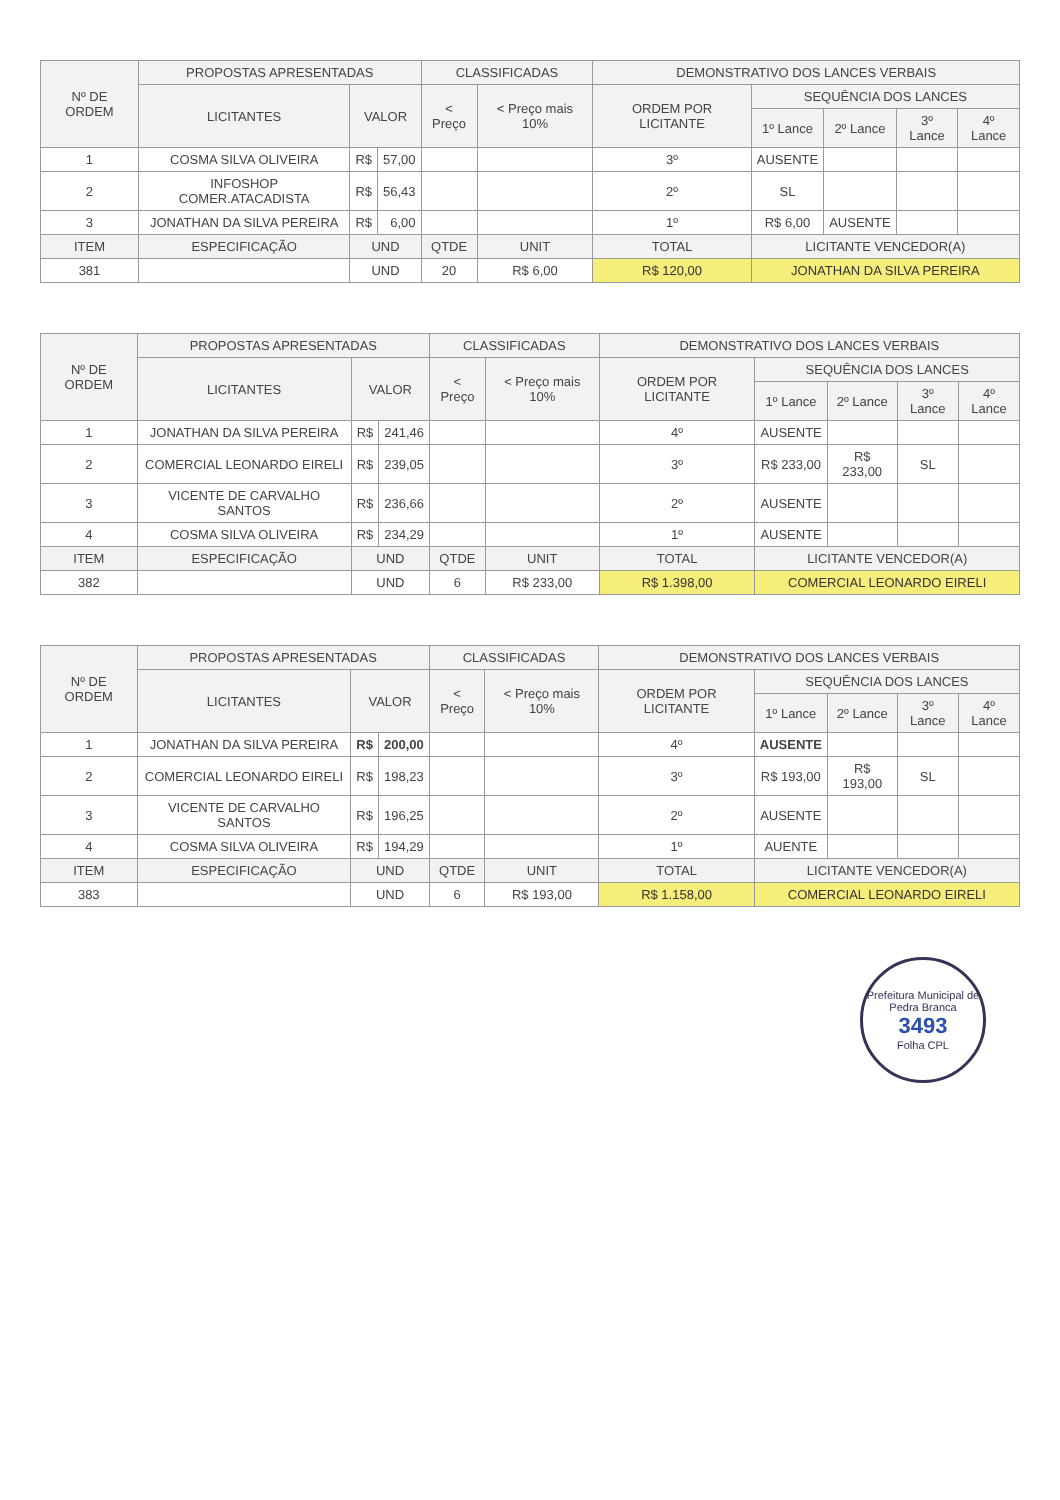| Nº DE ORDEM | PROPOSTAS APRESENTADAS | | | CLASSIFICADAS | | DEMONSTRATIVO DOS LANCES VERBAIS | | | | |
| --- | --- | --- | --- | --- | --- | --- | --- | --- | --- | --- |
| | LICITANTES | VALOR | | < Preço | < Preço mais 10% | ORDEM POR LICITANTE | SEQUÊNCIA DOS LANCES | | | |
| | | | | | | | 1º Lance | 2º Lance | 3º Lance | 4º Lance |
| 1 | COSMA SILVA OLIVEIRA | R$ | 57,00 | | | 3º | AUSENTE | | | |
| 2 | INFOSHOP COMER.ATACADISTA | R$ | 56,43 | | | 2º | SL | | | |
| 3 | JONATHAN DA SILVA PEREIRA | R$ | 6,00 | | | 1º | R$ 6,00 | AUSENTE | | |
| ITEM | ESPECIFICAÇÃO | UND | | QTDE | UNIT | TOTAL | LICITANTE VENCEDOR(A) | | | |
| 381 | | UND | | 20 | R$ 6,00 | R$ 120,00 | JONATHAN DA SILVA PEREIRA | | | |
| Nº DE ORDEM | PROPOSTAS APRESENTADAS | | | CLASSIFICADAS | | DEMONSTRATIVO DOS LANCES VERBAIS | | | | |
| --- | --- | --- | --- | --- | --- | --- | --- | --- | --- | --- |
| | LICITANTES | VALOR | | < Preço | < Preço mais 10% | ORDEM POR LICITANTE | SEQUÊNCIA DOS LANCES | | | |
| | | | | | | | 1º Lance | 2º Lance | 3º Lance | 4º Lance |
| 1 | JONATHAN DA SILVA PEREIRA | R$ | 241,46 | | | 4º | AUSENTE | | | |
| 2 | COMERCIAL LEONARDO EIRELI | R$ | 239,05 | | | 3º | R$ 233,00 | R$ 233,00 | SL | |
| 3 | VICENTE DE CARVALHO SANTOS | R$ | 236,66 | | | 2º | AUSENTE | | | |
| 4 | COSMA SILVA OLIVEIRA | R$ | 234,29 | | | 1º | AUSENTE | | | |
| ITEM | ESPECIFICAÇÃO | UND | | QTDE | UNIT | TOTAL | LICITANTE VENCEDOR(A) | | | |
| 382 | | UND | | 6 | R$ 233,00 | R$ 1.398,00 | COMERCIAL LEONARDO EIRELI | | | |
| Nº DE ORDEM | PROPOSTAS APRESENTADAS | | | CLASSIFICADAS | | DEMONSTRATIVO DOS LANCES VERBAIS | | | | |
| --- | --- | --- | --- | --- | --- | --- | --- | --- | --- | --- |
| | LICITANTES | VALOR | | < Preço | < Preço mais 10% | ORDEM POR LICITANTE | SEQUÊNCIA DOS LANCES | | | |
| | | | | | | | 1º Lance | 2º Lance | 3º Lance | 4º Lance |
| 1 | JONATHAN DA SILVA PEREIRA | R$ | 200,00 | | | 4º | AUSENTE | | | |
| 2 | COMERCIAL LEONARDO EIRELI | R$ | 198,23 | | | 3º | R$ 193,00 | R$ 193,00 | SL | |
| 3 | VICENTE DE CARVALHO SANTOS | R$ | 196,25 | | | 2º | AUSENTE | | | |
| 4 | COSMA SILVA OLIVEIRA | R$ | 194,29 | | | 1º | AUENTE | | | |
| ITEM | ESPECIFICAÇÃO | UND | | QTDE | UNIT | TOTAL | LICITANTE VENCEDOR(A) | | | |
| 383 | | UND | | 6 | R$ 193,00 | R$ 1.158,00 | COMERCIAL LEONARDO EIRELI | | | |
Prefeitura Municipal de Pedra Branca
3493
Folha CPL